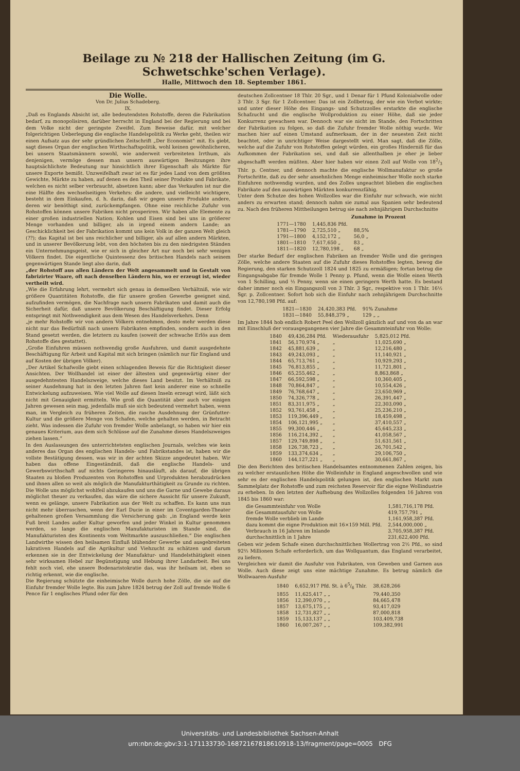Beilage zu № 218 der Hallischen Zeitung (im G. Schwetschke'schen Verlage).
Halle, Mittwoch den 18. September 1861.
Die Wolle.
Von Dr. Julius Schadeberg.
IX.
„Daß es Englands Absicht ist, alle bedeutendsten Rohstoffe, deren die Fabrikation bedarf, zu monopolisiren, darüber herrscht in England bei der Regierung und bei dem Volke nicht der geringste Zweifel. Zum Beweise dafür, mit welcher folgerichtigen Ueberlegung die englische Handelspolitik zu Werke geht, theilen wir einen Aufsatz aus der sehr gründlichen Zeitschrift „Der Economist“ mit. Es giebt, sagt dieses Organ der englischen Wirthschaftspolitik, wohl keinen gewöhnlicheren, bei unsern Staatsmännern sowohl, wie anderweit verbreiteten Irrthum, als denjenigen, vermöge dessen man unsern auswärtigen Besitzungen ihre hauptsächlichste Bedeutung nur hinsichtlich ihrer Eigenschaft als Märkte für unsere Exporte bemißt. Unzweifelhaft zwar ist es für jedes Land von dem größten Gewichte, Märkte zu haben, auf denen es den Theil seiner Produkte und Fabrikate, welchen es nicht selber verbraucht, absetzen kann; aber das Verkaufen ist nur die eine Hälfte des wechselseitigen Verkehrs: die andere, und vielleicht wichtigere, besteht in dem Einkaufen, d. h. darin, daß wir gegen unsere Produkte andere, deren wir benöthigt sind, zurückempfangen. Ohne eine reichliche Zufuhr von Rohstoffen können unsere Fabriken nicht prosperiren. Wir haben alle Elemente zu einer großen industriellen Nation; Kohlen und Eisen sind bei uns in größerer Menge vorhanden und billiger, als in irgend einem andern Lande; an Geschicklichkeit bei der Fabrikation kommt uns kein Volk in der ganzen Welt gleich (??); das Kapital ist bei uns reichlicher und billiger, als auf allen andern Märkten, und in unserer Bevölkerung lebt, von den höchsten bis zu den niedrigsten Ständen ein Unternehmungsgeist, wie er sich in gleicher Art nur noch bei sehr wenigen Völkern findet. Die eigentliche Quintessenz des britischen Handels nach seinem gegenwärtigen Stande liegt also darin, daß
„der Rohstoff aus allen Ländern der Welt angesammelt und in Gestalt von fabrizirter Waare, oft nach denselben Ländern hin, wo er erzeugt ist, wieder vertheilt wird.
„Wie die Erfahrung lehrt, vermehrt sich genau in demselben Verhältniß, wie wir größere Quantitäten Rohstoffe, die für unsere großen Gewerbe geeignet sind, aufzufinden vermögen, die Nachfrage nach unsern Fabrikaten und damit auch die Sicherheit dafür, daß unsere Bevölkerung Beschäftigung findet. Dieser Erfolg entspringt mit Nothwendigkeit aus dem Wesen des Handelsverkehrs. Denn
„je mehr Rohstoffe wir von andern Völkern entnehmen, desto mehr werden diese nicht nur das Bedürfniß nach unsern Fabrikaten empfinden, sondern auch in den Stand gesetzt werden, die letztern zu kaufen (soweit der schwache Erlös aus dem Rohstoffe dies gestattet).
„Große Einfuhren müssen nothwendig große Ausfuhren, und damit ausgedehnte Beschäftigung für Arbeit und Kapital mit sich bringen (nämlich nur für England und auf Kosten der übrigen Völker).
„Der Artikel Schafwolle giebt einen schlagenden Beweis für die Richtigkeit dieser Ansichten. Der Wollhandel ist einer der ältesten und gegenwärtig einer der ausgedehntesten Handelszweige, welche dieses Land besitzt. Im Verhältniß zu seiner Ausdehnung hat in den letzten Jahren fast kein anderer eine so schnelle Entwickelung aufzuweisen. Wie viel Wolle auf diesen Inseln erzeugt wird, läßt sich nicht mit Genauigkeit ermitteln. Wie groß die Quantität aber auch vor einigen Jahren gewesen sein mag, jedenfalls muß sie sich bedeutend vermehrt haben, wenn man, im Vergleich zu früheren Zeiten, die rasche Ausdehnung der Grünfutter-Kultur und die größere Menge von Schafen, welche gehalten werden, in Betracht zieht. Was indessen die Zufuhr von fremder Wolle anbelangt, so haben wir hier ein genaues Kriterium, aus dem sich Schlüsse auf die Zunahme dieses Handelszweiges ziehen lassen.“
In den Auslassungen des unterrichtetsten englischen Journals, welches wie kein anderes das Organ des englischen Handels- und Fabrikstandes ist, haben wir die vollste Bestätigung dessen, was wir in der achten Skizze angedeutet haben. Wir haben das offene Eingeständniß, daß die englische Handels- und Gewerbswirthschaft auf nichts Geringeres hinausläuft, als darauf, die übrigen Staaten zu bloßen Produzenten von Rohstoffen und Urprodukten herabzudrücken und ihnen allen so weit als möglich die Manufakturthätigkeit zu Grunde zu richten. Die Wolle uns möglichst wohlfeil abzukaufen und uns die Garne und Gewebe daraus möglichst theuer zu verkaufen, das wäre die sichere Aussicht für unsere Zukunft, wenn es gelänge, unsere Fabrikation aus der Welt zu schaffen. Es kann uns nun nicht mehr überraschen, wenn der Earl Ducie in einer im Coventgarden-Theater gehaltenen großen Versammlung die Versicherung gab: „in England werde kein Fuß breit Landes außer Kultur geworfen und jeder Winkel in Kultur genommen werden, so lange die englischen Manufakturisten im Stande sind, die Manufakturisten des Kontinents vom Weltmarkte auszuschließen.“ Die englischen Landwirthe wissen den heilsamen Einfluß blühender Gewerbe und ausgebreiteten lukrativen Handels auf die Agrikultur und Viehzucht zu schätzen und darum erkennen sie in der Entwickelung der Manufaktur- und Handelsthätigkeit einen sehr wirksamen Hebel zur Begünstigung und Hebung ihrer Landarbeit. Bei uns fehlt noch viel, ehe unsere Bodenaristokratie das, was ihr heilsam ist, eben so richtig erkennt, wie die englische.
Die Regierung schützte die einheimische Wolle durch hohe Zölle, die sie auf die Einfuhr fremder Wolle legte. Bis zum Jahre 1824 betrug der Zoll auf fremde Wolle 6 Pence für 1 englisches Pfund oder für den
deutschen Zollcentner 18 Thlr. 20 Sgr., und 1 Denar für 1 Pfund Kolonialwolle oder 3 Thlr. 3 Sgr. für 1 Zollcentner. Das ist ein Zollbetrag, der wie ein Verbot wirkte; und unter dieser Höhe des Eingangs- und Schutzzolles erstarkte die englische Schafzucht und die englische Wollproduktion zu einer Höhe, daß sie jeder Konkurrenz gewachsen war. Dennoch war sie nicht im Stande, den Fortschritten der Fabrikation zu folgen, so daß die Zufuhr fremder Wolle nöthig wurde. Wir machen hier auf einen Umstand aufmerksam, der in der neuesten Zeit nicht beachtet, oder in unrichtiger Weise dargestellt wird. Man sagt, daß die Zölle, welche auf die Zufuhr von Rohstoffen gelegt würden, ein großes Hinderniß für das Aufkommen der Fabrikation sei, und daß sie allenthalben je eher je lieber abgeschafft werden müßten. Aber hier haben wir einen Zoll auf Wolle von 182/3 Thlr. p. Centner, und dennoch machte die englische Wollmanufaktur so große Fortschritte, daß zu der sehr ansehnlichen Menge einheimischer Wolle noch starke Einfuhren nothwendig wurden, und des Zolles ungeachtet blieben die englischen Fabrikate auf den auswärtigen Märkten konkurrenzfähig.
Unter dem Schutze des hohen Wollzolles war die Einfuhr nur schwach, wie nicht anders zu erwarten stand; dennoch nahm sie zumal aus Spanien sehr bedeutend zu. Nach den früheren Mittheilungen betrug sie nach zehnjährigem Durchschnitte
| | | Zunahme in Prozent |
| --- | --- | --- |
| 1771—1780 | 1,445,836 Pfd. | |
| 1781—1790 | 2,725,510 „ | 88,5% |
| 1791—1800 | 4,152,172 „ | 56,0 „ |
| 1801—1810 | 7,617,650 „ | 83 „ |
| 1811—1820 | 12,780,198 „ | 68 „ |
Der starke Bedarf der englischen Fabriken an fremder Wolle und die geringen Zölle, welche andere Staaten auf die Zufuhr dieses Rohstoffes legten, bewog die Regierung, den starken Schutzzoll 1824 und 1825 zu ermäßigen; fortan betrug die Eingangsabgabe für fremde Wolle 1 Penny p. Pfund, wenn die Wolle einen Werth von 1 Schilling, und ½ Penny, wenn sie einen geringern Werth hatte. Es bestand daher immer noch ein Eingangszoll von 3 Thlr. 3 Sgr., respektive von 1 Thlr. 16½ Sgr. p. Zollcentner. Sofort hob sich die Einfuhr nach zehnjährigem Durchschnitte von 12,780,198 Pfd. auf:
| 1821—1830 | 24,420,383 Pfd. | 91% Zunahme |
| 1831—1840 | 55,848,379 „ | 129 „ „ |
Im Jahre 1844 hob endlich Robert Peel den Wollzoll gänzlich auf und von da an war mit Einschluß der vorausgegangenen vier Jahre die Gesammteinfuhr von Wolle:
| 1840 | 49,436,284 Pfd. | Wiederausfuhr | 5,825,012 Pfd. |
| 1841 | 56,170,974 „ | „ | 11,025,690 „ |
| 1842 | 45,881,639 „ | „ | 12,216,480 „ |
| 1843 | 49,243,093 „ | „ | 11,140,921 „ |
| 1844 | 65,713,761 „ | „ | 10,929,293 „ |
| 1845 | 76,813,855 „ | „ | 11,721,801 „ |
| 1846 | 65,255,462 „ | „ | 8,863,868 „ |
| 1847 | 66,592,598 „ | „ | 10,360,405 „ |
| 1848 | 70,864,847 „ | „ | 10,554,426 „ |
| 1849 | 76,768,647 „ | „ | 23,650,969 „ |
| 1850 | 74,326,778 „ | „ | 26,391,447 „ |
| 1851 | 83,311,975 „ | „ | 22,303,090 „ |
| 1852 | 93,761,458 „ | „ | 25,236,210 „ |
| 1853 | 119,396,449 „ | „ | 18,459,498 „ |
| 1854 | 106,121,995 „ | „ | 37,410,557 „ |
| 1855 | 99,300,446 „ | „ | 45,645,233 „ |
| 1856 | 116,214,392 „ | „ | 41,058,567 „ |
| 1857 | 129,749,898 „ | „ | 51,631,561 „ |
| 1858 | 126,738,723 „ | „ | 26,701,542 „ |
| 1859 | 133,374,634 „ | „ | 29,106,750 „ |
| 1860 | 144,127,221 „ | „ | 30,661,867 „ |
Die den Berichten des britischen Handelsamtes entnommenen Zahlen zeigen, bis zu welcher erstaunlichen Höhe die Wolleinfuhr in England angeschwollen und wie sehr es der englischen Handelspolitik gelungen ist, den englischen Markt zum Sammelplatz der Rohstoffe und zum reichsten Reservoir für die eigne Wollindustrie zu erheben. In den letzten der Aufhebung des Wollzolles folgenden 16 Jahren von 1845 bis 1860 war:
| die Gesammteinfuhr von Wolle | 1,581,716,178 Pfd. |
| die Gesammtausfuhr von Wolle | 419,757,791 „ |
| fremde Wolle verblieb im Lande | 1,161,958,387 Pfd. |
| dazu kommt die eigne Produktion mit 16×159 Mill. Pfd. | 2,544,000,000 „ |
| Verbrauch in 16 Jahren im Inlande | 3,705,958,387 Pfd. |
| durchschnittlich in 1 Jahre | 231,622,400 Pfd. |
Geben wir jedem Schafe einen durchschnittlichen Wollertrag von 2½ Pfd., so sind 92⅔ Millionen Schafe erforderlich, um das Wollquantum, das England verarbeitet, zu liefern.
Vergleichen wir damit die Ausfuhr von Fabrikaten, von Geweben und Garnen aus Wolle. Auch diese zeigt uns eine mächtige Zunahme. Es betrug nämlich die Wollwaaren-Ausfuhr
| 1840 | 6,652,917 Pfd. St. à 65/6 Thlr. | 38,628,266 |
| 1855 | 11,625,417 „ „ | 79,440,350 |
| 1856 | 12,390,070 „ „ | 84,665,478 |
| 1857 | 13,675,175 „ „ | 93,417,029 |
| 1858 | 12,731,827 „ „ | 87,000,818 |
| 1859 | 15,133,137 „ „ | 103,409,738 |
| 1860 | 16,007,267 „ „ | 109,382,991 |
Universitäts- und Landesbibliothek Sachsen-Anhalt
urn:nbn:de:gbv:3:1-171133730-16872167818610918-13/fragment/page=0005 DFG